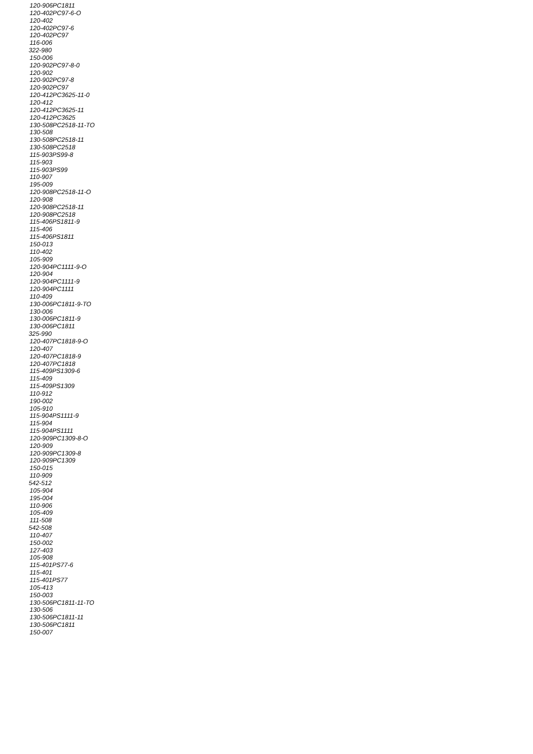120-906PC1811
120-402PC97-6-O
120-402
120-402PC97-6
120-402PC97
116-006
322-980
150-006
120-902PC97-8-0
120-902
120-902PC97-8
120-902PC97
120-412PC3625-11-0
120-412
120-412PC3625-11
120-412PC3625
130-508PC2518-11-TO
130-508
130-508PC2518-11
130-508PC2518
115-903PS99-8
115-903
115-903PS99
110-907
195-009
120-908PC2518-11-O
120-908
120-908PC2518-11
120-908PC2518
115-406PS1811-9
115-406
115-406PS1811
150-013
110-402
105-909
120-904PC1111-9-O
120-904
120-904PC1111-9
120-904PC1111
110-409
130-006PC1811-9-TO
130-006
130-006PC1811-9
130-006PC1811
325-990
120-407PC1818-9-O
120-407
120-407PC1818-9
120-407PC1818
115-409PS1309-6
115-409
115-409PS1309
110-912
190-002
105-910
115-904PS1111-9
115-904
115-904PS1111
120-909PC1309-8-O
120-909
120-909PC1309-8
120-909PC1309
150-015
110-909
542-512
105-904
195-004
110-906
105-409
111-508
542-508
110-407
150-002
127-403
105-908
115-401PS77-6
115-401
115-401PS77
105-413
150-003
130-506PC1811-11-TO
130-506
130-506PC1811-11
130-506PC1811
150-007